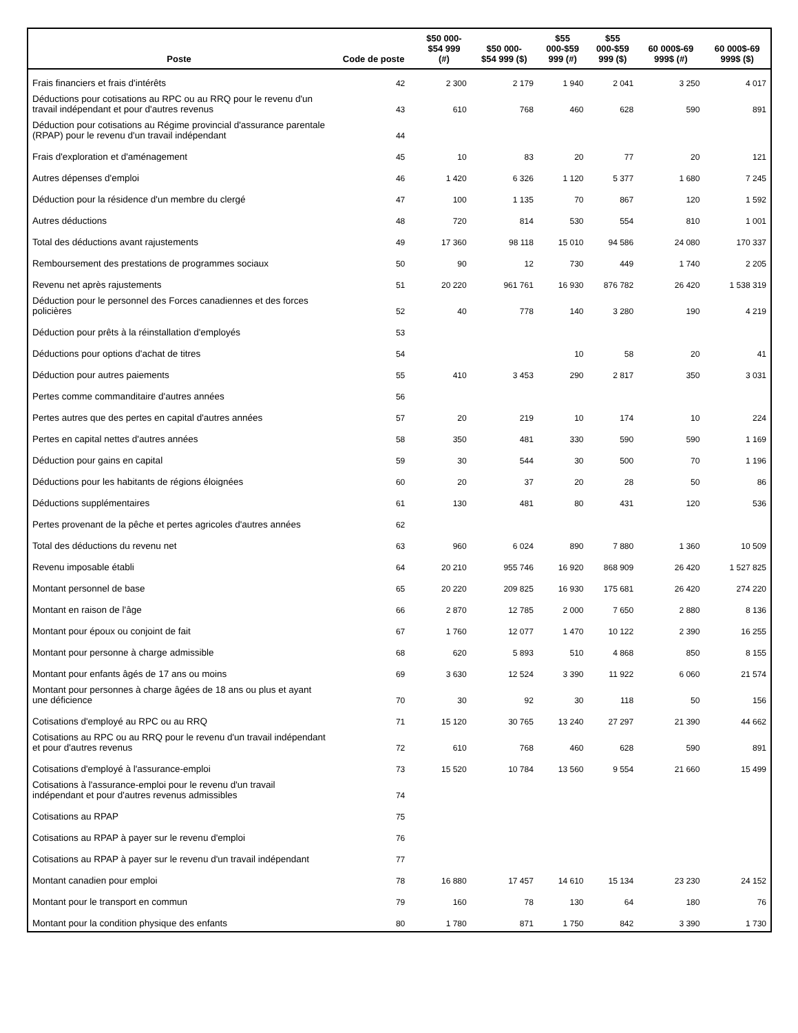| Poste | Code de poste | $50 000- $54 999 (#) | $50 000- $54 999 ($) | $55 000-$59 999 (#) | $55 000-$59 999 ($) | 60 000$-69 999$ (#) | 60 000$-69 999$ ($) |
| --- | --- | --- | --- | --- | --- | --- | --- |
| Frais financiers et frais d'intérêts | 42 | 2 300 | 2 179 | 1 940 | 2 041 | 3 250 | 4 017 |
| Déductions pour cotisations au RPC ou au RRQ pour le revenu d'un travail indépendant et pour d'autres revenus | 43 | 610 | 768 | 460 | 628 | 590 | 891 |
| Déduction pour cotisations au Régime provincial d'assurance parentale (RPAP) pour le revenu d'un travail indépendant | 44 | | | | | | |
| Frais d'exploration et d'aménagement | 45 | 10 | 83 | 20 | 77 | 20 | 121 |
| Autres dépenses d'emploi | 46 | 1 420 | 6 326 | 1 120 | 5 377 | 1 680 | 7 245 |
| Déduction pour la résidence d'un membre du clergé | 47 | 100 | 1 135 | 70 | 867 | 120 | 1 592 |
| Autres déductions | 48 | 720 | 814 | 530 | 554 | 810 | 1 001 |
| Total des déductions avant rajustements | 49 | 17 360 | 98 118 | 15 010 | 94 586 | 24 080 | 170 337 |
| Remboursement des prestations de programmes sociaux | 50 | 90 | 12 | 730 | 449 | 1 740 | 2 205 |
| Revenu net après rajustements | 51 | 20 220 | 961 761 | 16 930 | 876 782 | 26 420 | 1 538 319 |
| Déduction pour le personnel des Forces canadiennes et des forces policières | 52 | 40 | 778 | 140 | 3 280 | 190 | 4 219 |
| Déduction pour prêts à la réinstallation d'employés | 53 | | | | | | |
| Déductions pour options d'achat de titres | 54 | | | 10 | 58 | 20 | 41 |
| Déduction pour autres paiements | 55 | 410 | 3 453 | 290 | 2 817 | 350 | 3 031 |
| Pertes comme commanditaire d'autres années | 56 | | | | | | |
| Pertes autres que des pertes en capital d'autres années | 57 | 20 | 219 | 10 | 174 | 10 | 224 |
| Pertes en capital nettes d'autres années | 58 | 350 | 481 | 330 | 590 | 590 | 1 169 |
| Déduction pour gains en capital | 59 | 30 | 544 | 30 | 500 | 70 | 1 196 |
| Déductions pour les habitants de régions éloignées | 60 | 20 | 37 | 20 | 28 | 50 | 86 |
| Déductions supplémentaires | 61 | 130 | 481 | 80 | 431 | 120 | 536 |
| Pertes provenant de la pêche et pertes agricoles d'autres années | 62 | | | | | | |
| Total des déductions du revenu net | 63 | 960 | 6 024 | 890 | 7 880 | 1 360 | 10 509 |
| Revenu imposable établi | 64 | 20 210 | 955 746 | 16 920 | 868 909 | 26 420 | 1 527 825 |
| Montant personnel de base | 65 | 20 220 | 209 825 | 16 930 | 175 681 | 26 420 | 274 220 |
| Montant en raison de l'âge | 66 | 2 870 | 12 785 | 2 000 | 7 650 | 2 880 | 8 136 |
| Montant pour époux ou conjoint de fait | 67 | 1 760 | 12 077 | 1 470 | 10 122 | 2 390 | 16 255 |
| Montant pour personne à charge admissible | 68 | 620 | 5 893 | 510 | 4 868 | 850 | 8 155 |
| Montant pour enfants âgés de 17 ans ou moins | 69 | 3 630 | 12 524 | 3 390 | 11 922 | 6 060 | 21 574 |
| Montant pour personnes à charge âgées de 18 ans ou plus et ayant une déficience | 70 | 30 | 92 | 30 | 118 | 50 | 156 |
| Cotisations d'employé au RPC ou au RRQ | 71 | 15 120 | 30 765 | 13 240 | 27 297 | 21 390 | 44 662 |
| Cotisations au RPC ou au RRQ pour le revenu d'un travail indépendant et pour d'autres revenus | 72 | 610 | 768 | 460 | 628 | 590 | 891 |
| Cotisations d'employé à l'assurance-emploi | 73 | 15 520 | 10 784 | 13 560 | 9 554 | 21 660 | 15 499 |
| Cotisations à l'assurance-emploi pour le revenu d'un travail indépendant et pour d'autres revenus admissibles | 74 | | | | | | |
| Cotisations au RPAP | 75 | | | | | | |
| Cotisations au RPAP à payer sur le revenu d'emploi | 76 | | | | | | |
| Cotisations au RPAP à payer sur le revenu d'un travail indépendant | 77 | | | | | | |
| Montant canadien pour emploi | 78 | 16 880 | 17 457 | 14 610 | 15 134 | 23 230 | 24 152 |
| Montant pour le transport en commun | 79 | 160 | 78 | 130 | 64 | 180 | 76 |
| Montant pour la condition physique des enfants | 80 | 1 780 | 871 | 1 750 | 842 | 3 390 | 1 730 |